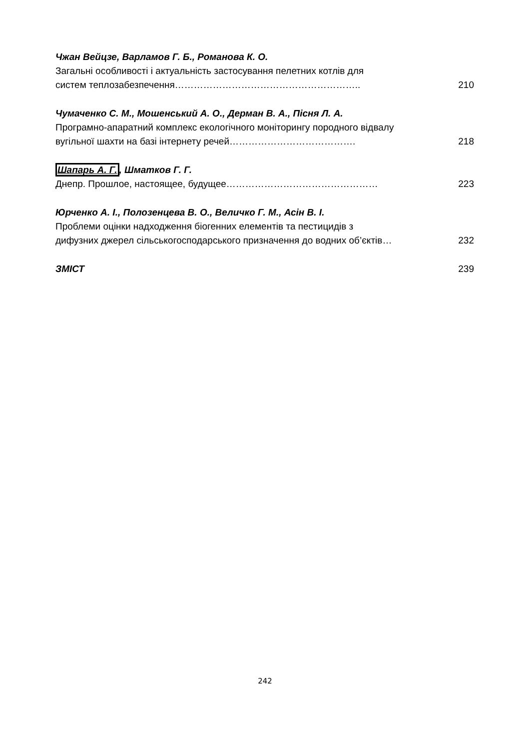Чжан Вейцзе, Варламов Г. Б., Романова К. О.
Загальні особливості і актуальність застосування пелетних котлів для
систем теплозабезпечення………………………………………………….. 210
Чумаченко С. М., Мошенський А. О., Дерман В. А., Пісня Л. А.
Програмно-апаратний комплекс екологічного моніторингу породного відвалу
вугільної шахти на базі інтернету речей…………………………………. 218
Шапарь А. Г., Шматков Г. Г.
Днепр. Прошлое, настоящее, будущее………………………………………… 223
Юрченко А. І., Полозенцева В. О., Величко Г. М., Асін В. І.
Проблеми оцінки надходження біогенних елементів та пестицидів з
дифузних джерел сільськогосподарського призначення до водних об’єктів… 232
ЗМІСТ 239
242